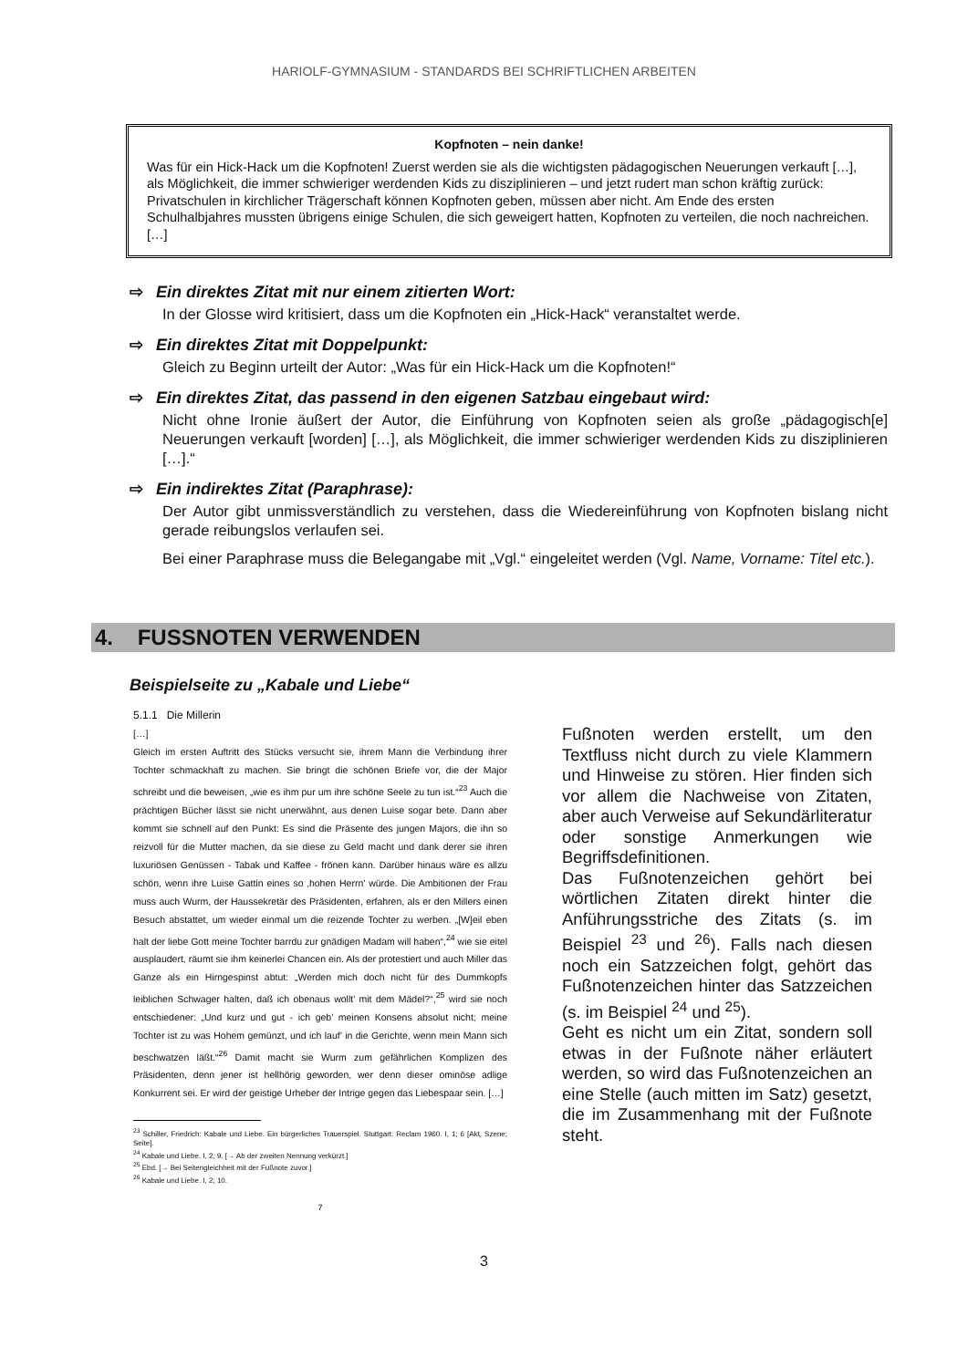HARIOLF-GYMNASIUM - STANDARDS BEI SCHRIFTLICHEN ARBEITEN
Kopfnoten – nein danke!
Was für ein Hick-Hack um die Kopfnoten! Zuerst werden sie als die wichtigsten pädagogischen Neuerungen verkauft […], als Möglichkeit, die immer schwieriger werdenden Kids zu disziplinieren – und jetzt rudert man schon kräftig zurück: Privatschulen in kirchlicher Trägerschaft können Kopfnoten geben, müssen aber nicht. Am Ende des ersten Schulhalbjahres mussten übrigens einige Schulen, die sich geweigert hatten, Kopfnoten zu verteilen, die noch nachreichen. […]
⇨ Ein direktes Zitat mit nur einem zitierten Wort:
In der Glosse wird kritisiert, dass um die Kopfnoten ein „Hick-Hack“ veranstaltet werde.
⇨ Ein direktes Zitat mit Doppelpunkt:
Gleich zu Beginn urteilt der Autor: „Was für ein Hick-Hack um die Kopfnoten!“
⇨ Ein direktes Zitat, das passend in den eigenen Satzbau eingebaut wird:
Nicht ohne Ironie äußert der Autor, die Einführung von Kopfnoten seien als große „pädagogisch[e] Neuerungen verkauft [worden] […], als Möglichkeit, die immer schwieriger werdenden Kids zu disziplinieren […].“
⇨ Ein indirektes Zitat (Paraphrase):
Der Autor gibt unmissverständlich zu verstehen, dass die Wiedereinführung von Kopfnoten bislang nicht gerade reibungslos verlaufen sei.
Bei einer Paraphrase muss die Belegangabe mit „Vgl.“ eingeleitet werden (Vgl. Name, Vorname: Titel etc.).
4. FUSSNOTEN VERWENDEN
Beispielseite zu „Kabale und Liebe“
5.1.1 Die Millerin
[…]
Gleich im ersten Auftritt des Stücks versucht sie, ihrem Mann die Verbindung ihrer Tochter schmackhaft zu machen. Sie bringt die schönen Briefe vor, die der Major schreibt und die beweisen, „wie es ihm pur um ihre schöne Seele zu tun ist.“<sup>23</sup> Auch die prächtigen Bücher lässt sie nicht unerwähnt, aus denen Luise sogar bete. Dann aber kommt sie schnell auf den Punkt: Es sind die Präsente des jungen Majors, die ihn so reizvoll für die Mutter machen, da sie diese zu Geld macht und dank derer sie ihren luxuriösen Genüssen - Tabak und Kaffee - frönen kann. Darüber hinaus wäre es allzu schön, wenn ihre Luise Gattin eines so ‚hohen Herrn’ würde. Die Ambitionen der Frau muss auch Wurm, der Haussekretär des Präsidenten, erfahren, als er den Millers einen Besuch abstattet, um wieder einmal um die reizende Tochter zu werben. „[W]eil eben halt der liebe Gott meine Tochter barrdu zur gnädigen Madam will haben“,<sup>24</sup> wie sie eitel ausplaudert, räumt sie ihm keinerlei Chancen ein. Als der protestiert und auch Miller das Ganze als ein Hirngespinst abtut: „Werden mich doch nicht für des Dummkopfs leiblichen Schwager halten, daß ich obenaus wollt’ mit dem Mädel?“,<sup>25</sup> wird sie noch entschiedener: „Und kurz und gut - ich geb’ meinen Konsens absolut nicht; meine Tochter ist zu was Hohem gemünzt, und ich lauf’ in die Gerichte, wenn mein Mann sich beschwatzen läßt.“<sup>26</sup> Damit macht sie Wurm zum gefährlichen Komplizen des Präsidenten, denn jener ist hellhörig geworden, wer denn dieser ominöse adlige Konkurrent sei. Er wird der geistige Urheber der Intrige gegen das Liebespaar sein. […]
<sup>23</sup> Schiller, Friedrich: Kabale und Liebe. Ein bürgerliches Trauerspiel. Stuttgart: Reclam 1960. I, 1; 6 [Akt, Szene; Seite].
<sup>24</sup> Kabale und Liebe. I, 2; 9. [→ Ab der zweiten Nennung verkürzt.]
<sup>25</sup> Ebd. [→ Bei Seitengleichheit mit der Fußnote zuvor.]
<sup>26</sup> Kabale und Liebe. I, 2; 10.
7
Fußnoten werden erstellt, um den Textfluss nicht durch zu viele Klammern und Hinweise zu stören. Hier finden sich vor allem die Nachweise von Zitaten, aber auch Verweise auf Sekundärliteratur oder sonstige Anmerkungen wie Begriffsdefinitionen.
Das Fußnotenzeichen gehört bei wörtlichen Zitaten direkt hinter die Anführungsstriche des Zitats (s. im Beispiel <sup>23</sup> und <sup>26</sup>). Falls nach diesen noch ein Satzzeichen folgt, gehört das Fußnotenzeichen hinter das Satzzeichen (s. im Beispiel <sup>24</sup> und <sup>25</sup>).
Geht es nicht um ein Zitat, sondern soll etwas in der Fußnote näher erläutert werden, so wird das Fußnotenzeichen an eine Stelle (auch mitten im Satz) gesetzt, die im Zusammenhang mit der Fußnote steht.
3